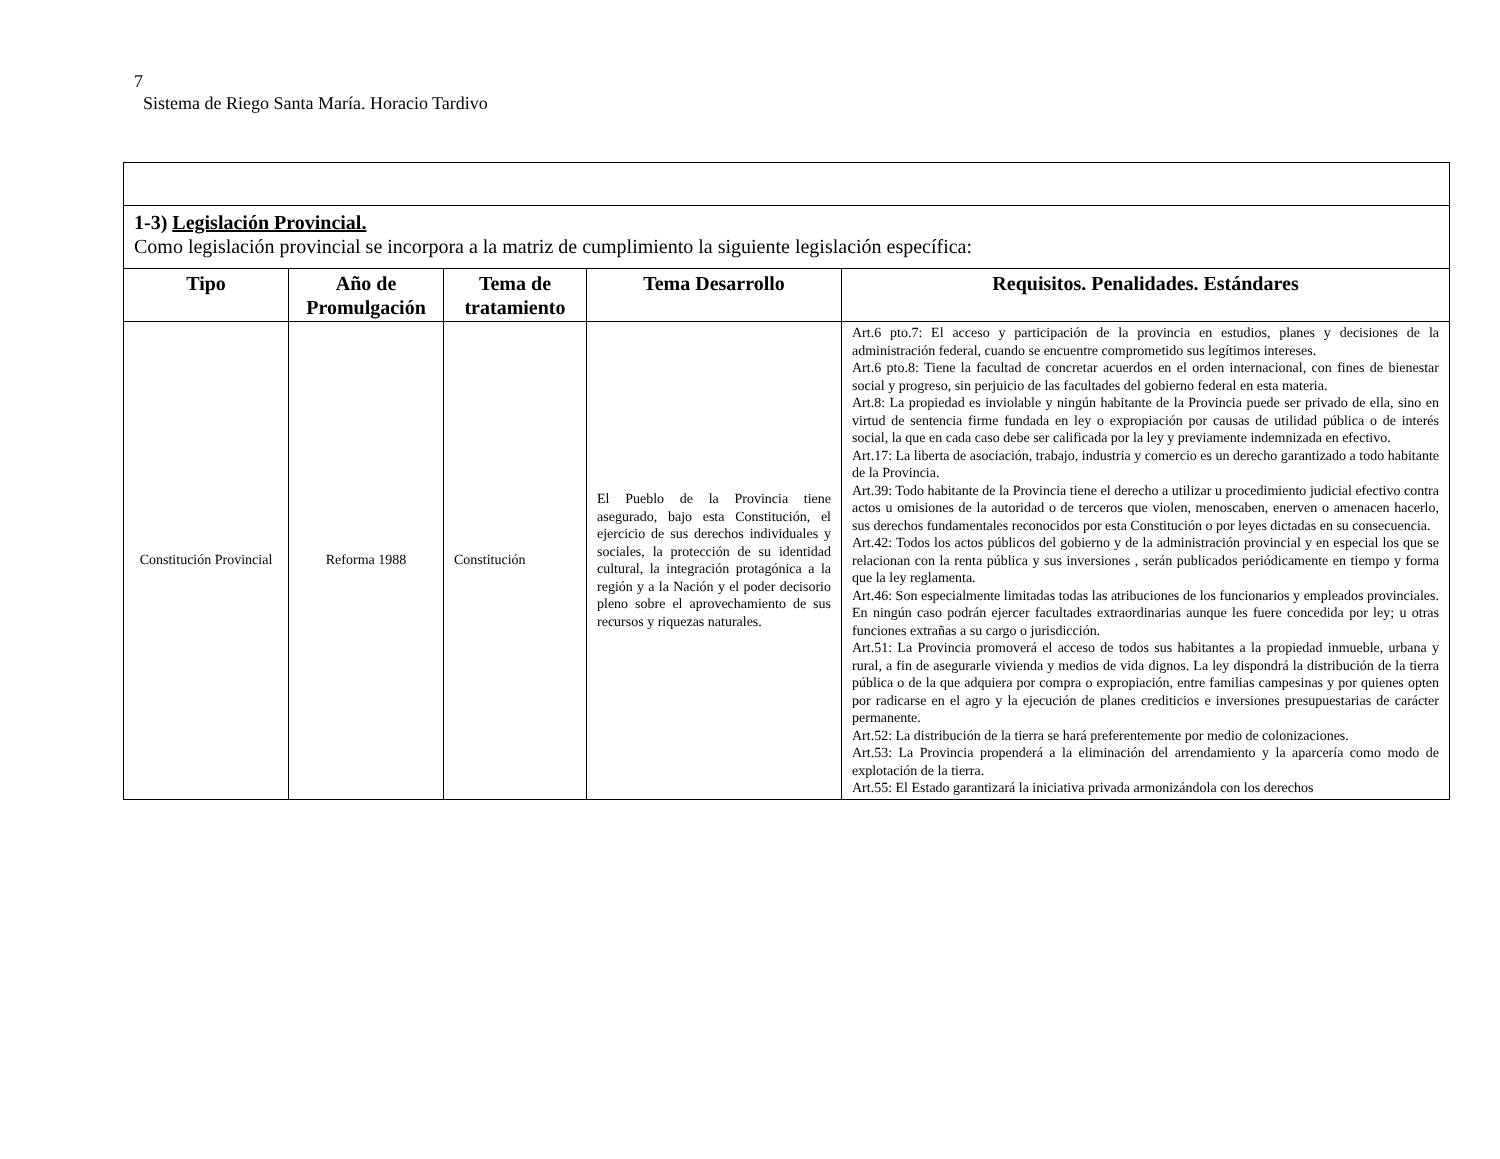7
Sistema de Riego Santa María. Horacio Tardivo
| 1-3) Legislación Provincial. Como legislación provincial se incorpora a la matriz de cumplimiento la siguiente legislación específica: | | | | |
| Tipo | Año de Promulgación | Tema de tratamiento | Tema Desarrollo | Requisitos. Penalidades. Estándares |
| Constitución Provincial | Reforma 1988 | Constitución | El Pueblo de la Provincia tiene asegurado, bajo esta Constitución, el ejercicio de sus derechos individuales y sociales, la protección de su identidad cultural, la integración protagónica a la región y a la Nación y el poder decisorio pleno sobre el aprovechamiento de sus recursos y riquezas naturales. | Art.6 pto.7: El acceso y participación de la provincia en estudios, planes y decisiones de la administración federal, cuando se encuentre comprometido sus legítimos intereses. Art.6 pto.8: Tiene la facultad de concretar acuerdos en el orden internacional, con fines de bienestar social y progreso, sin perjuicio de las facultades del gobierno federal en esta materia. Art.8: La propiedad es inviolable y ningún habitante de la Provincia puede ser privado de ella, sino en virtud de sentencia firme fundada en ley o expropiación por causas de utilidad pública o de interés social, la que en cada caso debe ser calificada por la ley y previamente indemnizada en efectivo. Art.17: La liberta de asociación, trabajo, industria y comercio es un derecho garantizado a todo habitante de la Provincia. Art.39: Todo habitante de la Provincia tiene el derecho a utilizar u procedimiento judicial efectivo contra actos u omisiones de la autoridad o de terceros que violen, menoscaben, enerven o amenacen hacerlo, sus derechos fundamentales reconocidos por esta Constitución o por leyes dictadas en su consecuencia. Art.42: Todos los actos públicos del gobierno y de la administración provincial y en especial los que se relacionan con la renta pública y sus inversiones , serán publicados periódicamente en tiempo y forma que la ley reglamenta. Art.46: Son especialmente limitadas todas las atribuciones de los funcionarios y empleados provinciales. En ningún caso podrán ejercer facultades extraordinarias aunque les fuere concedida por ley; u otras funciones extrañas a su cargo o jurisdicción. Art.51: La Provincia promoverá el acceso de todos sus habitantes a la propiedad inmueble, urbana y rural, a fin de asegurarle vivienda y medios de vida dignos. La ley dispondrá la distribución de la tierra pública o de la que adquiera por compra o expropiación, entre familias campesinas y por quienes opten por radicarse en el agro y la ejecución de planes crediticios e inversiones presupuestarias de carácter permanente. Art.52: La distribución de la tierra se hará preferentemente por medio de colonizaciones. Art.53: La Provincia propenderá a la eliminación del arrendamiento y la aparcería como modo de explotación de la tierra. Art.55: El Estado garantizará la iniciativa privada armonizándola con los derechos |